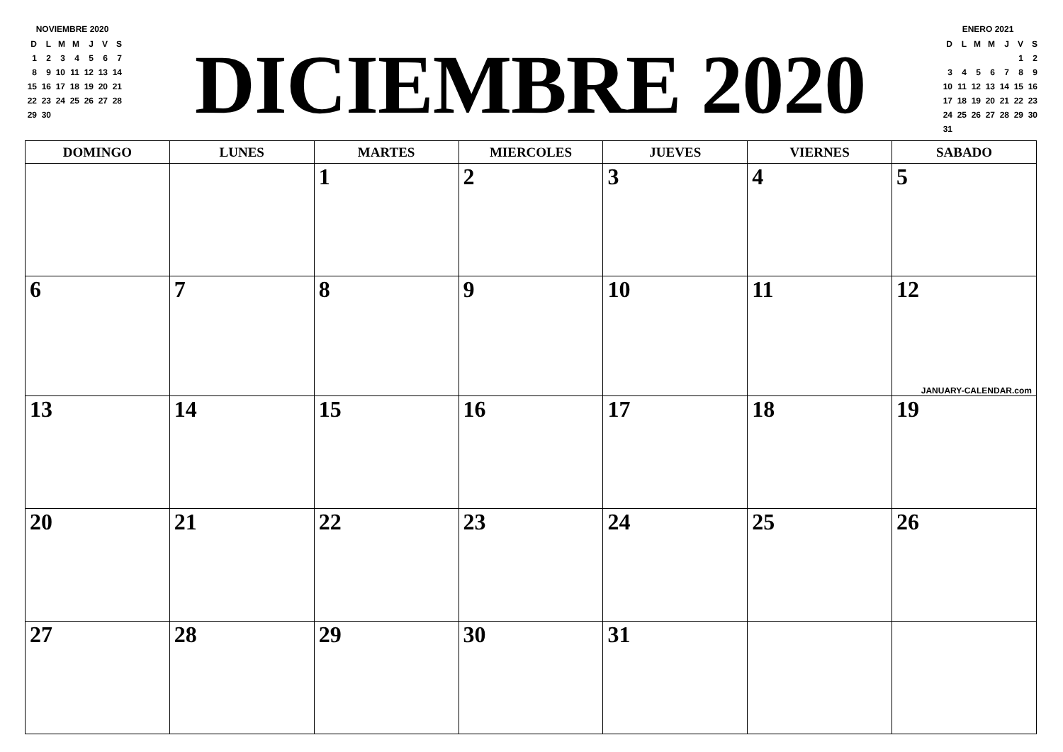NOVIEMBRE 2020
| D | L | M | M | J | V | S |
| --- | --- | --- | --- | --- | --- | --- |
| 1 | 2 | 3 | 4 | 5 | 6 | 7 |
| 8 | 9 | 10 | 11 | 12 | 13 | 14 |
| 15 | 16 | 17 | 18 | 19 | 20 | 21 |
| 22 | 23 | 24 | 25 | 26 | 27 | 28 |
| 29 | 30 | | | | | |
DICIEMBRE 2020
ENERO 2021
| D | L | M | M | J | V | S |
| --- | --- | --- | --- | --- | --- | --- |
| | | | | | 1 | 2 |
| 3 | 4 | 5 | 6 | 7 | 8 | 9 |
| 10 | 11 | 12 | 13 | 14 | 15 | 16 |
| 17 | 18 | 19 | 20 | 21 | 22 | 23 |
| 24 | 25 | 26 | 27 | 28 | 29 | 30 |
| 31 | | | | | | |
| DOMINGO | LUNES | MARTES | MIERCOLES | JUEVES | VIERNES | SABADO |
| --- | --- | --- | --- | --- | --- | --- |
| | | 1 | 2 | 3 | 4 | 5 |
| 6 | 7 | 8 | 9 | 10 | 11 | 12 JANUARY-CALENDAR.com |
| 13 | 14 | 15 | 16 | 17 | 18 | 19 |
| 20 | 21 | 22 | 23 | 24 | 25 | 26 |
| 27 | 28 | 29 | 30 | 31 | | |